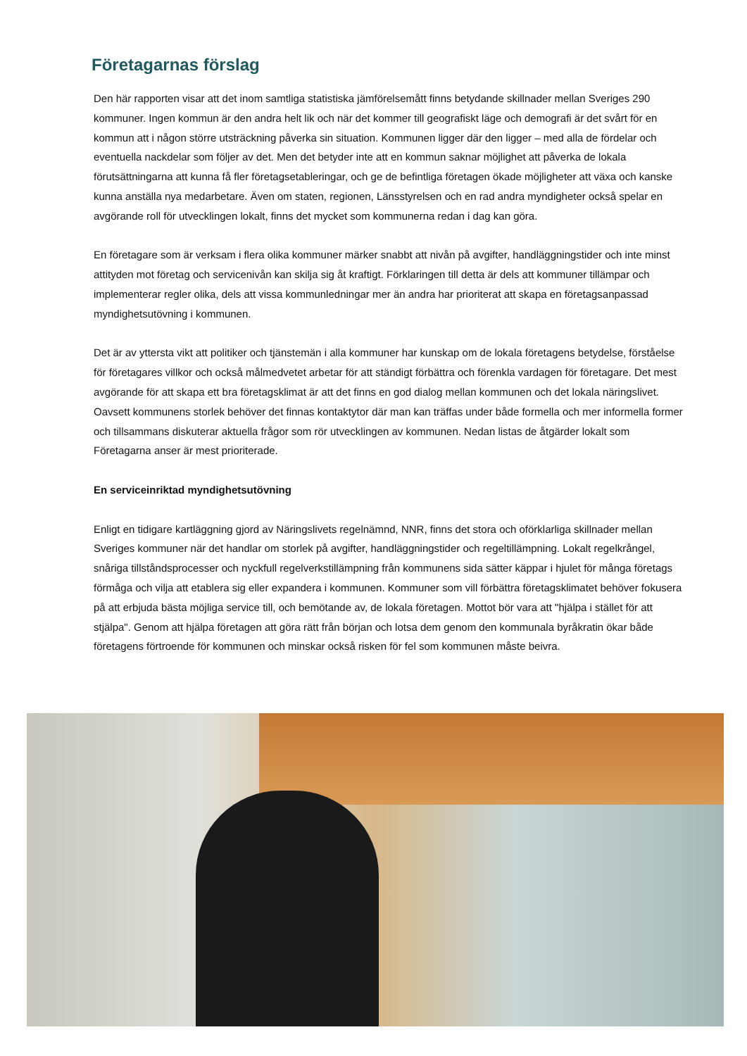Företagarnas förslag
Den här rapporten visar att det inom samtliga statistiska jämförelsemått finns betydande skillnader mellan Sveriges 290 kommuner. Ingen kommun är den andra helt lik och när det kommer till geografiskt läge och demografi är det svårt för en kommun att i någon större utsträckning påverka sin situation. Kommunen ligger där den ligger – med alla de fördelar och eventuella nackdelar som följer av det. Men det betyder inte att en kommun saknar möjlighet att påverka de lokala förutsättningarna att kunna få fler företagsetableringar, och ge de befintliga företagen ökade möjligheter att växa och kanske kunna anställa nya medarbetare. Även om staten, regionen, Länsstyrelsen och en rad andra myndigheter också spelar en avgörande roll för utvecklingen lokalt, finns det mycket som kommunerna redan i dag kan göra.
En företagare som är verksam i flera olika kommuner märker snabbt att nivån på avgifter, handläggningstider och inte minst attityden mot företag och servicenivån kan skilja sig åt kraftigt. Förklaringen till detta är dels att kommuner tillämpar och implementerar regler olika, dels att vissa kommunledningar mer än andra har prioriterat att skapa en företagsanpassad myndighetsutövning i kommunen.
Det är av yttersta vikt att politiker och tjänstemän i alla kommuner har kunskap om de lokala företagens betydelse, förståelse för företagares villkor och också målmedvetet arbetar för att ständigt förbättra och förenkla vardagen för företagare. Det mest avgörande för att skapa ett bra företagsklimat är att det finns en god dialog mellan kommunen och det lokala näringslivet. Oavsett kommunens storlek behöver det finnas kontaktytor där man kan träffas under både formella och mer informella former och tillsammans diskuterar aktuella frågor som rör utvecklingen av kommunen. Nedan listas de åtgärder lokalt som Företagarna anser är mest prioriterade.
En serviceinriktad myndighetsutövning
Enligt en tidigare kartläggning gjord av Näringslivets regelnämnd, NNR, finns det stora och oförklarliga skillnader mellan Sveriges kommuner när det handlar om storlek på avgifter, handläggningstider och regeltillämpning. Lokalt regelkrångel, snåriga tillståndsprocesser och nyckfull regelverkstillämpning från kommunens sida sätter käppar i hjulet för många företags förmåga och vilja att etablera sig eller expandera i kommunen. Kommuner som vill förbättra företagsklimatet behöver fokusera på att erbjuda bästa möjliga service till, och bemötande av, de lokala företagen. Mottot bör vara att "hjälpa i stället för att stjälpa". Genom att hjälpa företagen att göra rätt från början och lotsa dem genom den kommunala byråkratin ökar både företagens förtroende för kommunen och minskar också risken för fel som kommunen måste beivra.